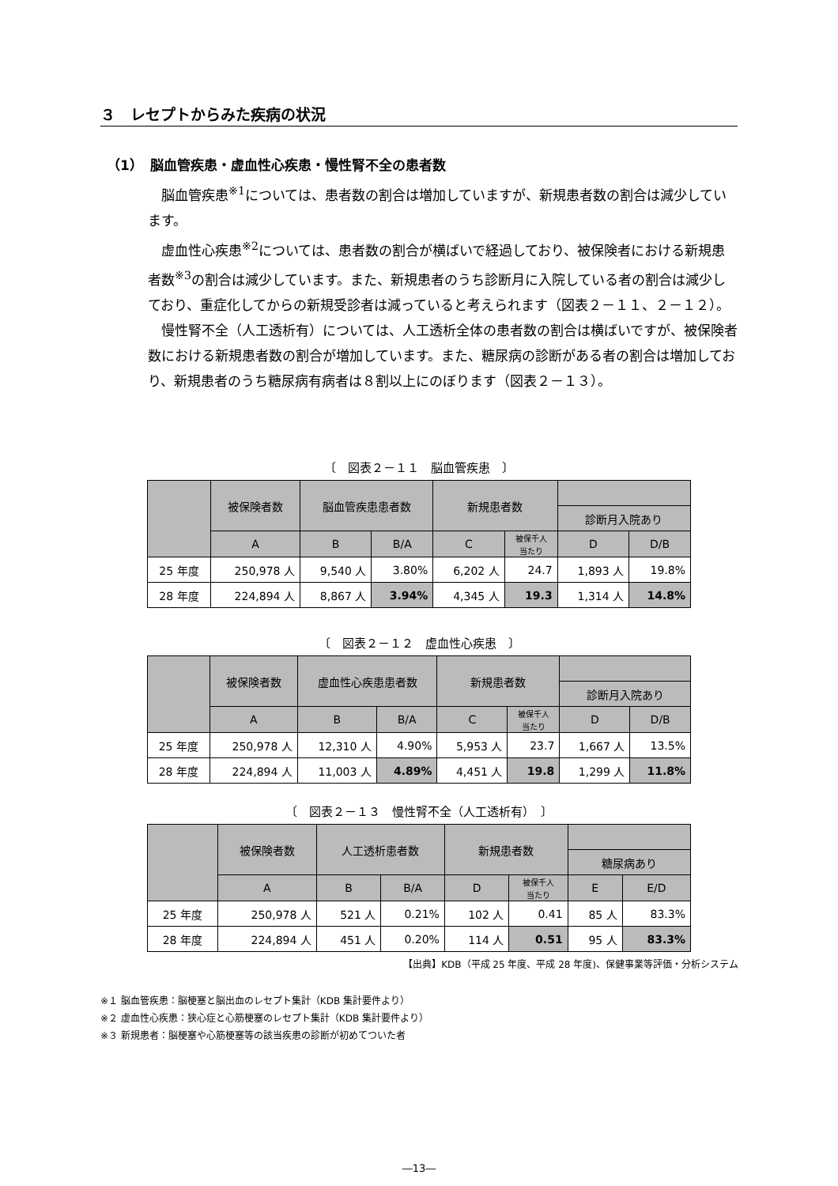３　レセプトからみた疾病の状況
（1）　脳血管疾患・虚血性心疾患・慢性腎不全の患者数
脳血管疾患<sup>※1</sup>については、患者数の割合は増加していますが、新規患者数の割合は減少しています。
虚血性心疾患<sup>※2</sup>については、患者数の割合が横ばいで経過しており、被保険者における新規患者数<sup>※3</sup>の割合は減少しています。また、新規患者のうち診断月に入院している者の割合は減少しており、重症化してからの新規受診者は減っていると考えられます（図表２－１１、２－１２）。
慢性腎不全（人工透析有）については、人工透析全体の患者数の割合は横ばいですが、被保険者数における新規患者数の割合が増加しています。また、糖尿病の診断がある者の割合は増加しており、新規患者のうち糖尿病有病者は８割以上にのぼります（図表２－１３）。
〔　図表２－１１　脳血管疾患　〕
| | 被保険者数 | 脳血管疾患患者数 | | 新規患者数 | | | |
| --- | --- | --- | --- | --- | --- | --- | --- |
| | | | | | | 診断月入院あり | |
| | A | B | B/A | C | 被保千人 当たり | D | D/B |
| 25 年度 | 250,978 人 | 9,540 人 | 3.80% | 6,202 人 | 24.7 | 1,893 人 | 19.8% |
| 28 年度 | 224,894 人 | 8,867 人 | 3.94% | 4,345 人 | 19.3 | 1,314 人 | 14.8% |
〔　図表２－１２　虚血性心疾患　〕
| | 被保険者数 | 虚血性心疾患患者数 | | 新規患者数 | | | |
| --- | --- | --- | --- | --- | --- | --- | --- |
| | | | | | | 診断月入院あり | |
| | A | B | B/A | C | 被保千人 当たり | D | D/B |
| 25 年度 | 250,978 人 | 12,310 人 | 4.90% | 5,953 人 | 23.7 | 1,667 人 | 13.5% |
| 28 年度 | 224,894 人 | 11,003 人 | 4.89% | 4,451 人 | 19.8 | 1,299 人 | 11.8% |
〔　図表２－１３　慢性腎不全（人工透析有）　〕
| | 被保険者数 | 人工透析患者数 | | 新規患者数 | | | |
| --- | --- | --- | --- | --- | --- | --- | --- |
| | | | | | | 糖尿病あり | |
| | A | B | B/A | D | 被保千人 当たり | E | E/D |
| 25 年度 | 250,978 人 | 521 人 | 0.21% | 102 人 | 0.41 | 85 人 | 83.3% |
| 28 年度 | 224,894 人 | 451 人 | 0.20% | 114 人 | 0.51 | 95 人 | 83.3% |
【出典】KDB（平成 25 年度、平成 28 年度)、保健事業等評価・分析システム
※１ 脳血管疾患：脳梗塞と脳出血のレセプト集計（KDB 集計要件より）
※２ 虚血性心疾患：狭心症と心筋梗塞のレセプト集計（KDB 集計要件より）
※３ 新規患者：脳梗塞や心筋梗塞等の該当疾患の診断が初めてついた者
―13―